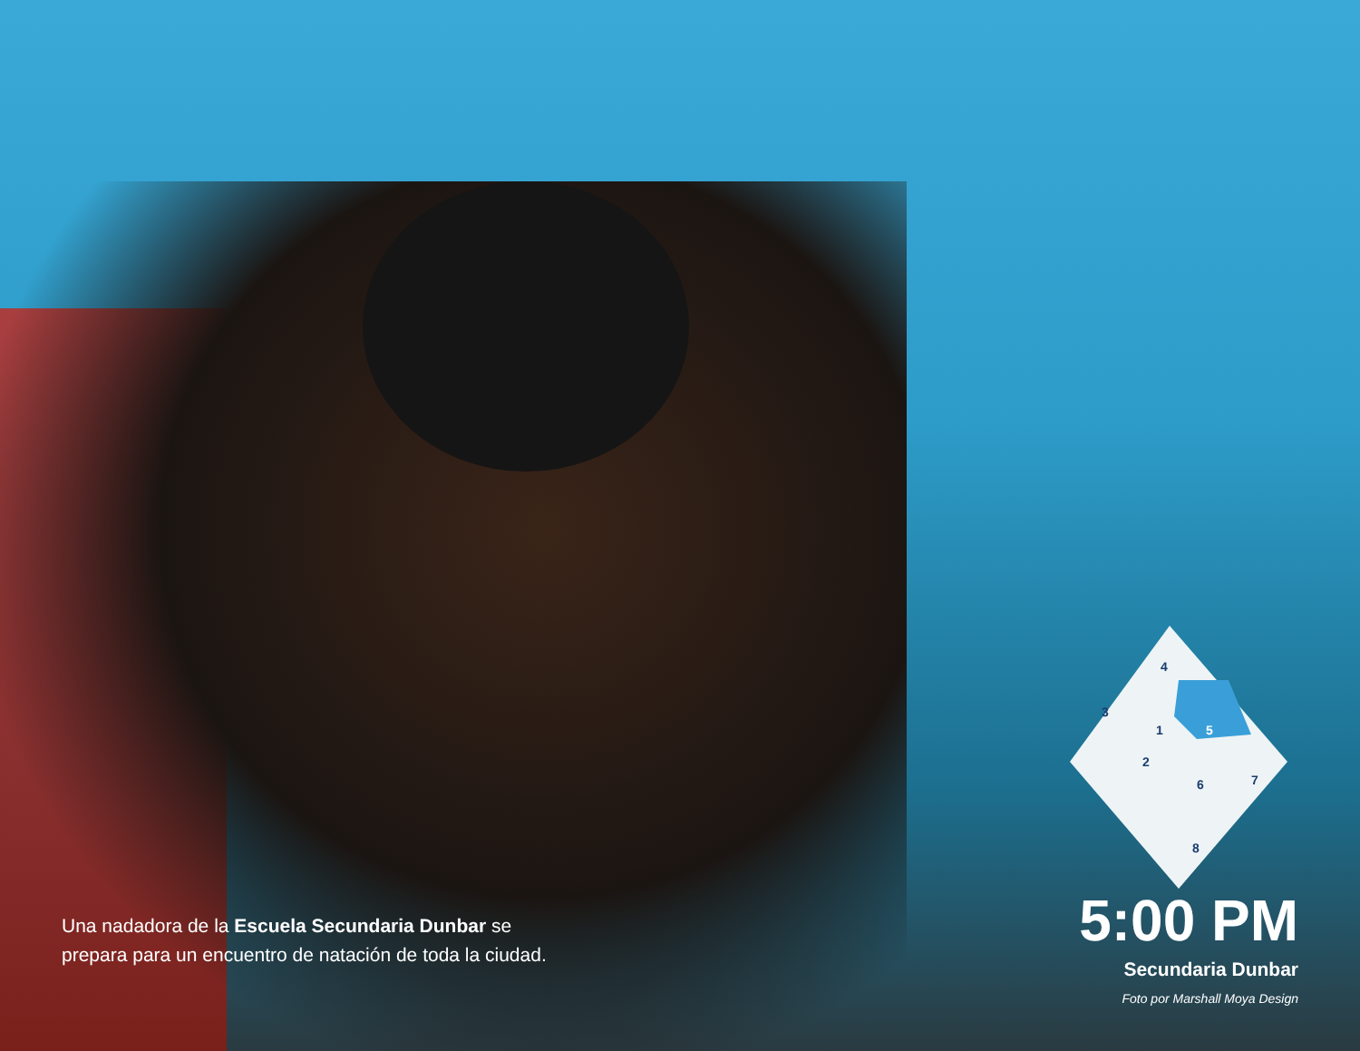4
3
1
5
2
6
7
8
Una nadadora de la Escuela Secundaria Dunbar se prepara para un encuentro de natación de toda la ciudad.
5:00 PM
Secundaria Dunbar
Foto por Marshall Moya Design